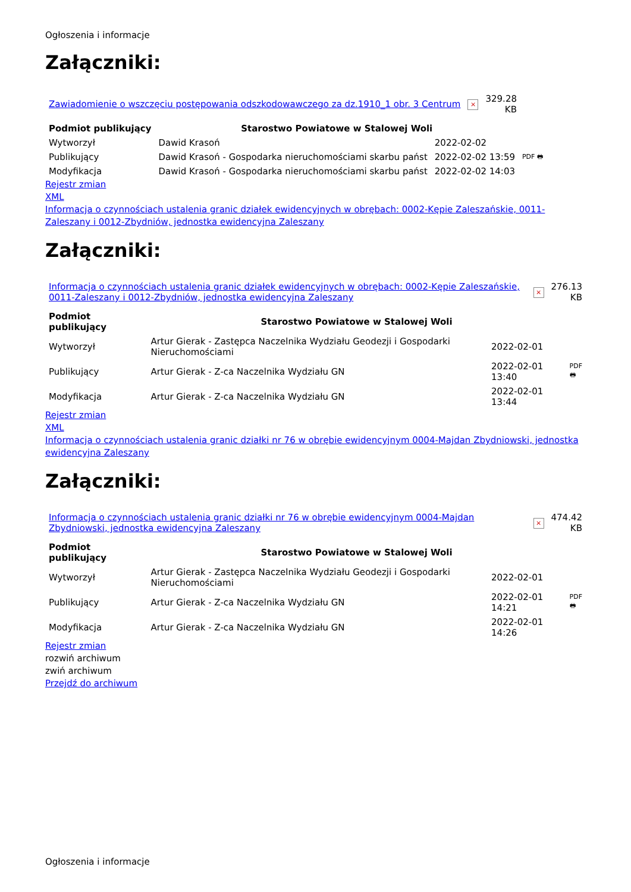Ogłoszenia i informacje
Załączniki:
| Zawiadomienie o wszczęciu postępowania odszkodowawczego za dz.1910_1 obr. 3 Centrum | × | 329.28 KB |
| Podmiot publikujący | Starostwo Powiatowe w Stalowej Woli | | |
| Wytworzył | Dawid Krasoń | 2022-02-02 | PDF 🖶 |
| Publikujący | Dawid Krasoń - Gospodarka nieruchomościami skarbu państ | 2022-02-02 13:59 | |
| Modyfikacja | Dawid Krasoń - Gospodarka nieruchomościami skarbu państ | 2022-02-02 14:03 | |
Rejestr zmian
XML
Informacja o czynnościach ustalenia granic działek ewidencyjnych w obrębach: 0002-Kępie Zaleszańskie, 0011-Zaleszany i 0012-Zbydniów, jednostka ewidencyjna Zaleszany
Załączniki:
| Informacja o czynnościach ustalenia granic działek ewidencyjnych w obrębach: 0002-Kępie Zaleszańskie, 0011-Zaleszany i 0012-Zbydniów, jednostka ewidencyjna Zaleszany | × | 276.13 KB |
| Podmiot publikujący | Starostwo Powiatowe w Stalowej Woli | | |
| Wytworzył | Artur Gierak - Zastępca Naczelnika Wydziału Geodezji i Gospodarki Nieruchomościami | 2022-02-01 | PDF 🖶 |
| Publikujący | Artur Gierak - Z-ca Naczelnika Wydziału GN | 2022-02-01 13:40 | |
| Modyfikacja | Artur Gierak - Z-ca Naczelnika Wydziału GN | 2022-02-01 13:44 | |
Rejestr zmian
XML
Informacja o czynnościach ustalenia granic działki nr 76 w obrębie ewidencyjnym 0004-Majdan Zbydniowski, jednostka ewidencyjna Zaleszany
Załączniki:
| Informacja o czynnościach ustalenia granic działki nr 76 w obrębie ewidencyjnym 0004-Majdan Zbydniowski, jednostka ewidencyjna Zaleszany | × | 474.42 KB |
| Podmiot publikujący | Starostwo Powiatowe w Stalowej Woli | | |
| Wytworzył | Artur Gierak - Zastępca Naczelnika Wydziału Geodezji i Gospodarki Nieruchomościami | 2022-02-01 | PDF 🖶 |
| Publikujący | Artur Gierak - Z-ca Naczelnika Wydziału GN | 2022-02-01 14:21 | |
| Modyfikacja | Artur Gierak - Z-ca Naczelnika Wydziału GN | 2022-02-01 14:26 | |
Rejestr zmian
rozwiń archiwum
zwiń archiwum
Przejdź do archiwum
Ogłoszenia i informacje